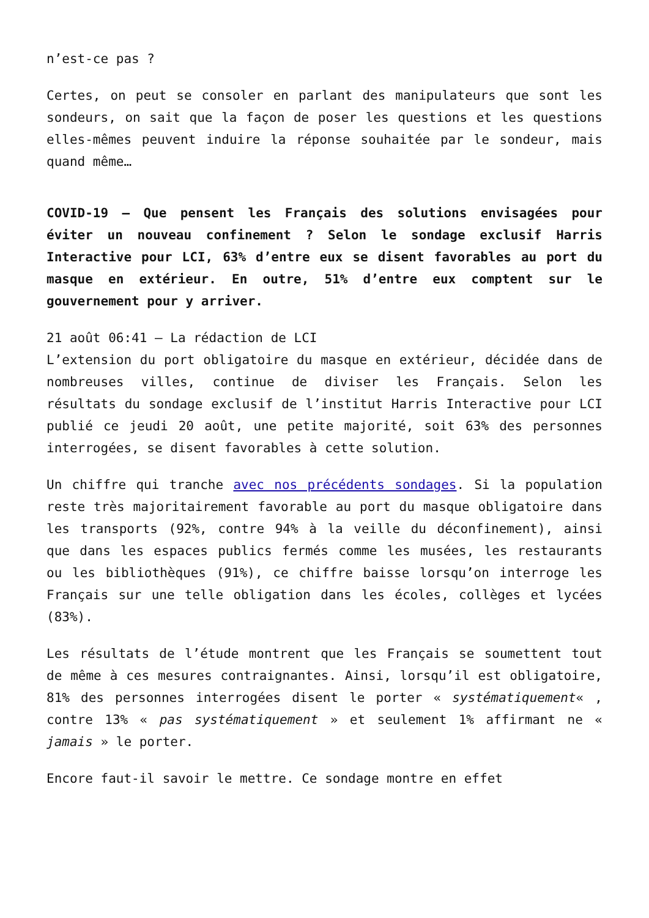n’est-ce pas ?
Certes, on peut se consoler en parlant des manipulateurs que sont les sondeurs, on sait que la façon de poser les questions et les questions elles-mêmes peuvent induire la réponse souhaitée par le sondeur, mais quand même…
COVID-19 – Que pensent les Français des solutions envisagées pour éviter un nouveau confinement ? Selon le sondage exclusif Harris Interactive pour LCI, 63% d’entre eux se disent favorables au port du masque en extérieur. En outre, 51% d’entre eux comptent sur le gouvernement pour y arriver.
21 août 06:41 – La rédaction de LCI
L’extension du port obligatoire du masque en extérieur, décidée dans de nombreuses villes, continue de diviser les Français. Selon les résultats du sondage exclusif de l’institut Harris Interactive pour LCI publié ce jeudi 20 août, une petite majorité, soit 63% des personnes interrogées, se disent favorables à cette solution.
Un chiffre qui tranche avec nos précédents sondages. Si la population reste très majoritairement favorable au port du masque obligatoire dans les transports (92%, contre 94% à la veille du déconfinement), ainsi que dans les espaces publics fermés comme les musées, les restaurants ou les bibliothèques (91%), ce chiffre baisse lorsqu’on interroge les Français sur une telle obligation dans les écoles, collèges et lycées (83%).
Les résultats de l’étude montrent que les Français se soumettent tout de même à ces mesures contraignantes. Ainsi, lorsqu’il est obligatoire, 81% des personnes interrogées disent le porter « systématiquement« , contre 13% « pas systématiquement » et seulement 1% affirmant ne « jamais » le porter.
Encore faut-il savoir le mettre. Ce sondage montre en effet